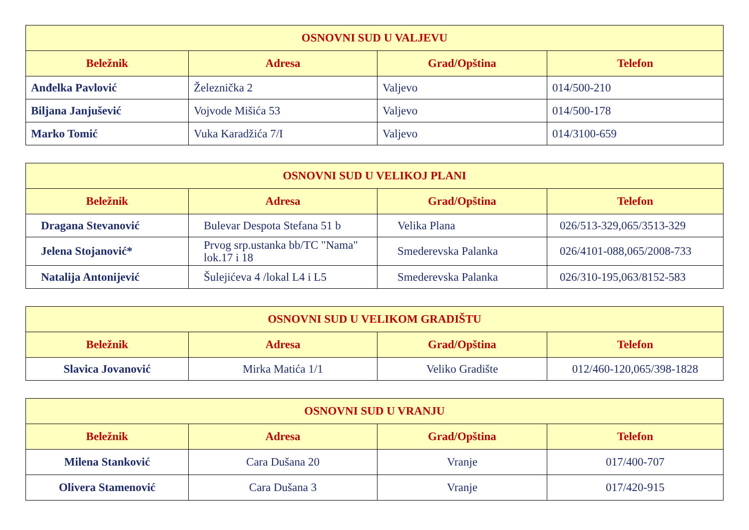| OSNOVNI SUD U VALJEVU | | | |
| --- | --- | --- | --- |
| Beležnik | Adresa | Grad/Opština | Telefon |
| Anđelka Pavlović | Železnička 2 | Valjevo | 014/500-210 |
| Biljana Janjušević | Vojvode Mišića 53 | Valjevo | 014/500-178 |
| Marko Tomić | Vuka Karadžića 7/I | Valjevo | 014/3100-659 |
| OSNOVNI SUD U VELIKOJ PLANI | | | |
| --- | --- | --- | --- |
| Beležnik | Adresa | Grad/Opština | Telefon |
| Dragana Stevanović | Bulevar Despota Stefana 51 b | Velika Plana | 026/513-329,065/3513-329 |
| Jelena Stojanović* | Prvog srp.ustanka bb/TC "Nama" lok.17 i 18 | Smederevska Palanka | 026/4101-088,065/2008-733 |
| Natalija Antonijević | Šulejićeva 4 /lokal L4 i L5 | Smederevska Palanka | 026/310-195,063/8152-583 |
| OSNOVNI SUD U VELIKOM GRADIŠTU | | | |
| --- | --- | --- | --- |
| Beležnik | Adresa | Grad/Opština | Telefon |
| Slavica Jovanović | Mirka Matića 1/1 | Veliko Gradište | 012/460-120,065/398-1828 |
| OSNOVNI SUD U VRANJU | | | |
| --- | --- | --- | --- |
| Beležnik | Adresa | Grad/Opština | Telefon |
| Milena Stanković | Cara Dušana 20 | Vranje | 017/400-707 |
| Olivera Stamenović | Cara Dušana 3 | Vranje | 017/420-915 |